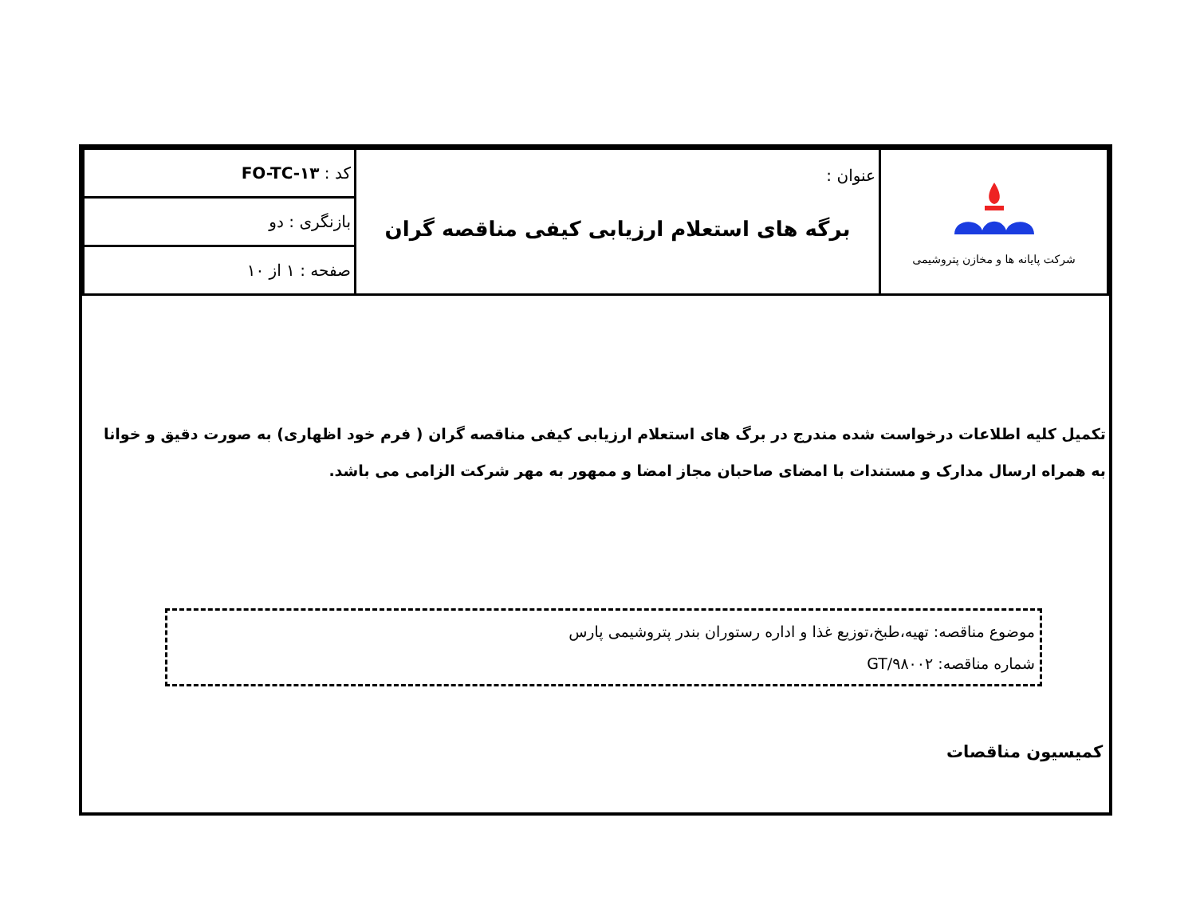| شرکت پایانه ها و مخازن پتروشیمی | عنوان : برگه های استعلام ارزیابی کیفی مناقصه گران | کد : FO-TC-۱۳ |
| | | بازنگری : دو |
| | | صفحه : ۱ از ۱۰ |
تکمیل کلیه اطلاعات درخواست شده مندرج در برگ های استعلام ارزیابی کیفی مناقصه گران ( فرم خود اظهاری) به صورت دقیق و خوانا
به همراه ارسال مدارک و مستندات با امضای صاحبان مجاز امضا و ممهور به مهر شرکت الزامی می باشد.
موضوع مناقصه: تهیه،طبخ،توزیع غذا و اداره رستوران بندر پتروشیمی پارس
شماره مناقصه: GT/۹۸۰۰۲
کمیسیون مناقصات